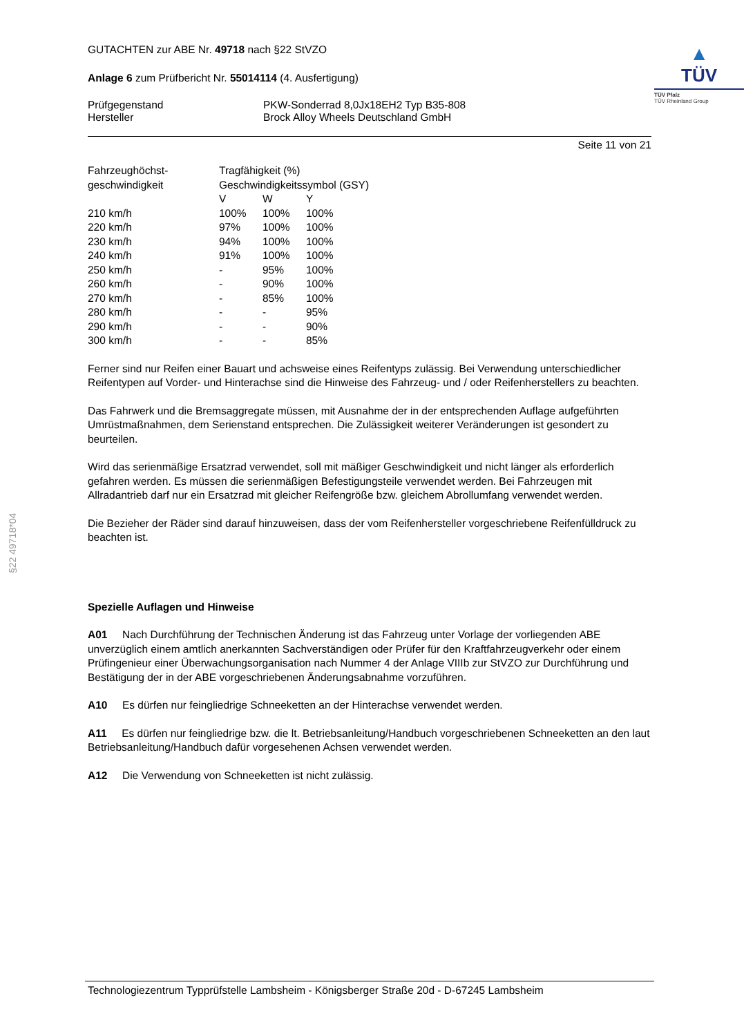§22 49718*04
GUTACHTEN zur ABE Nr. 49718 nach §22 StVZO
Anlage 6 zum Prüfbericht Nr. 55014114 (4. Ausfertigung)
Prüfgegenstand PKW-Sonderrad 8,0Jx18EH2 Typ B35-808
Hersteller Brock Alloy Wheels Deutschland GmbH
▲
TÜV
TÜV Pfalz
TÜV Rheinland Group
Seite 11 von 21
| Fahrzeughöchst- | Tragfähigkeit (%) | | |
| geschwindigkeit | Geschwindigkeitssymbol (GSY) | | |
| | V | W | Y |
| 210 km/h | 100% | 100% | 100% |
| 220 km/h | 97% | 100% | 100% |
| 230 km/h | 94% | 100% | 100% |
| 240 km/h | 91% | 100% | 100% |
| 250 km/h | - | 95% | 100% |
| 260 km/h | - | 90% | 100% |
| 270 km/h | - | 85% | 100% |
| 280 km/h | - | - | 95% |
| 290 km/h | - | - | 90% |
| 300 km/h | - | - | 85% |
Ferner sind nur Reifen einer Bauart und achsweise eines Reifentyps zulässig. Bei Verwendung unterschiedlicher Reifentypen auf Vorder- und Hinterachse sind die Hinweise des Fahrzeug- und / oder Reifenherstellers zu beachten.
Das Fahrwerk und die Bremsaggregate müssen, mit Ausnahme der in der entsprechenden Auflage aufgeführten Umrüstmaßnahmen, dem Serienstand entsprechen. Die Zulässigkeit weiterer Veränderungen ist gesondert zu beurteilen.
Wird das serienmäßige Ersatzrad verwendet, soll mit mäßiger Geschwindigkeit und nicht länger als erforderlich gefahren werden. Es müssen die serienmäßigen Befestigungsteile verwendet werden. Bei Fahrzeugen mit Allradantrieb darf nur ein Ersatzrad mit gleicher Reifengröße bzw. gleichem Abrollumfang verwendet werden.
Die Bezieher der Räder sind darauf hinzuweisen, dass der vom Reifenhersteller vorgeschriebene Reifenfülldruck zu beachten ist.
Spezielle Auflagen und Hinweise
A01 Nach Durchführung der Technischen Änderung ist das Fahrzeug unter Vorlage der vorliegenden ABE unverzüglich einem amtlich anerkannten Sachverständigen oder Prüfer für den Kraftfahrzeugverkehr oder einem Prüfingenieur einer Überwachungsorganisation nach Nummer 4 der Anlage VIIIb zur StVZO zur Durchführung und Bestätigung der in der ABE vorgeschriebenen Änderungsabnahme vorzuführen.
A10 Es dürfen nur feingliedrige Schneeketten an der Hinterachse verwendet werden.
A11 Es dürfen nur feingliedrige bzw. die lt. Betriebsanleitung/Handbuch vorgeschriebenen Schneeketten an den laut Betriebsanleitung/Handbuch dafür vorgesehenen Achsen verwendet werden.
A12 Die Verwendung von Schneeketten ist nicht zulässig.
Technologiezentrum Typprüfstelle Lambsheim - Königsberger Straße 20d - D-67245 Lambsheim